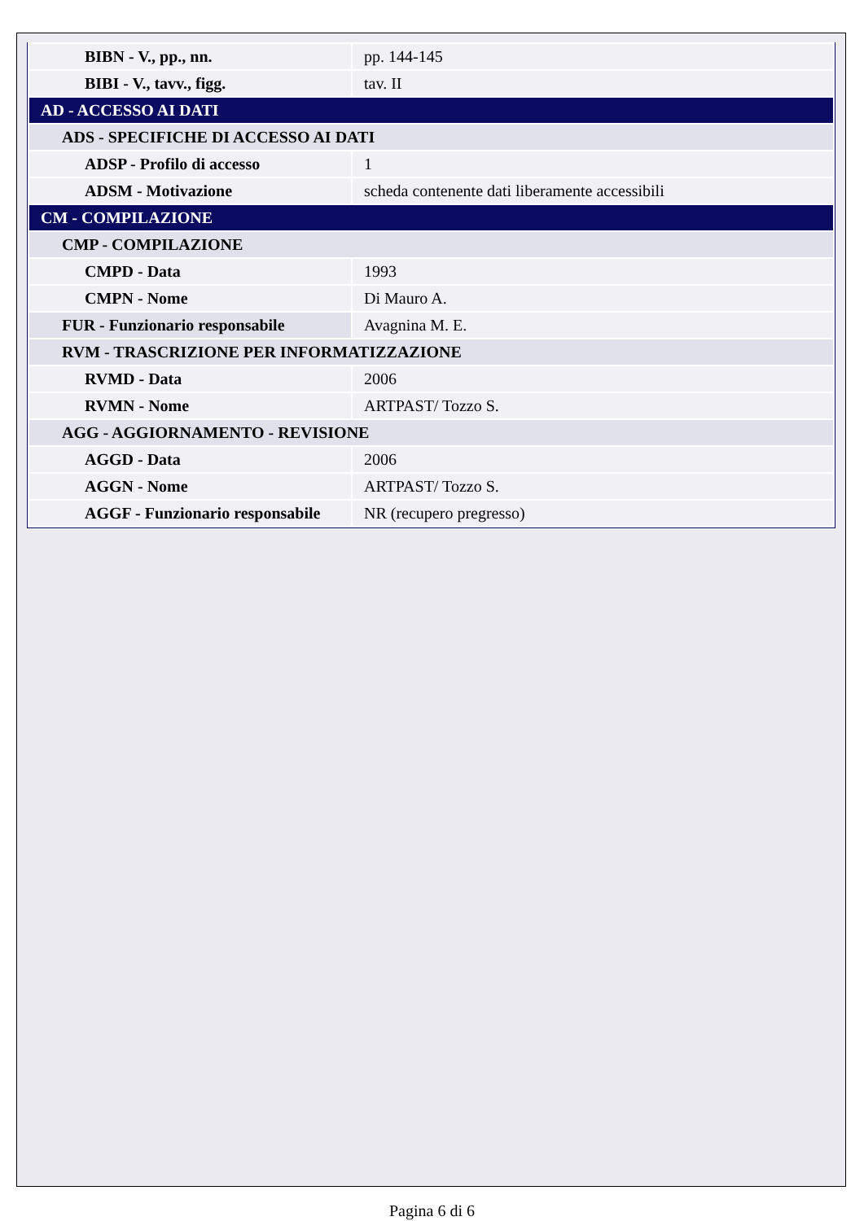| BIBN - V., pp., nn. | pp. 144-145 |
| BIBI - V., tavv., figg. | tav. II |
| AD - ACCESSO AI DATI | |
| ADS - SPECIFICHE DI ACCESSO AI DATI | |
| ADSP - Profilo di accesso | 1 |
| ADSM - Motivazione | scheda contenente dati liberamente accessibili |
| CM - COMPILAZIONE | |
| CMP - COMPILAZIONE | |
| CMPD - Data | 1993 |
| CMPN - Nome | Di Mauro A. |
| FUR - Funzionario responsabile | Avagnina M. E. |
| RVM - TRASCRIZIONE PER INFORMATIZZAZIONE | |
| RVMD - Data | 2006 |
| RVMN - Nome | ARTPAST/ Tozzo S. |
| AGG - AGGIORNAMENTO - REVISIONE | |
| AGGD - Data | 2006 |
| AGGN - Nome | ARTPAST/ Tozzo S. |
| AGGF - Funzionario responsabile | NR (recupero pregresso) |
Pagina 6 di 6